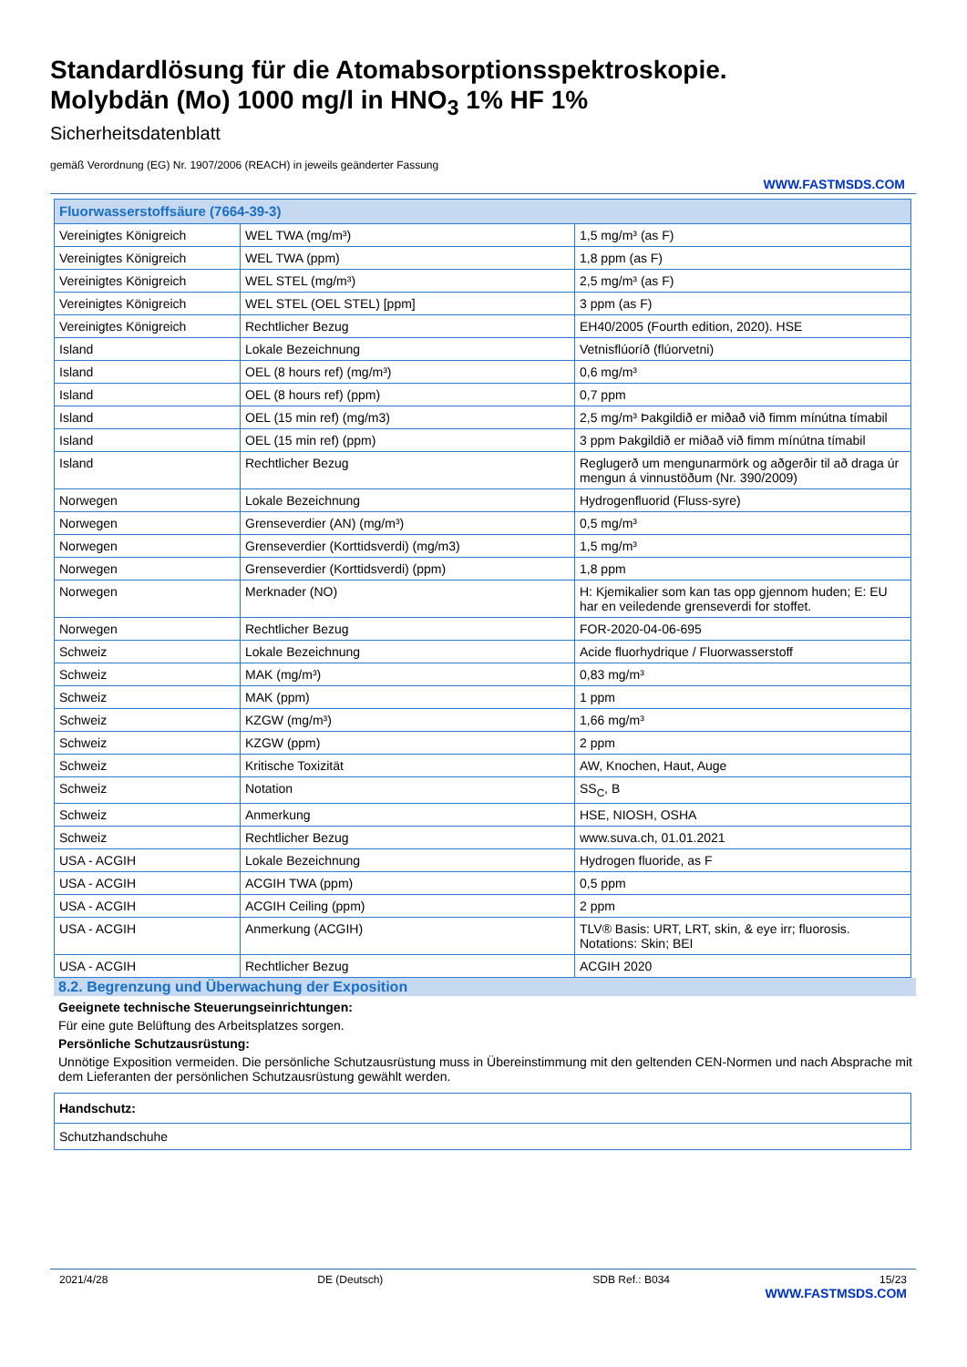Standardlösung für die Atomabsorptionsspektroskopie.
Molybdän (Mo) 1000 mg/l in HNO<sub>3</sub> 1% HF 1%
Sicherheitsdatenblatt
gemäß Verordnung (EG) Nr. 1907/2006 (REACH) in jeweils geänderter Fassung
WWW.FASTMSDS.COM
| Fluorwasserstoffsäure (7664-39-3) | | |
| Vereinigtes Königreich | WEL TWA (mg/m³) | 1,5 mg/m³ (as F) |
| Vereinigtes Königreich | WEL TWA (ppm) | 1,8 ppm (as F) |
| Vereinigtes Königreich | WEL STEL (mg/m³) | 2,5 mg/m³ (as F) |
| Vereinigtes Königreich | WEL STEL (OEL STEL) [ppm] | 3 ppm (as F) |
| Vereinigtes Königreich | Rechtlicher Bezug | EH40/2005 (Fourth edition, 2020). HSE |
| Island | Lokale Bezeichnung | Vetnisflúoríð (flúorvetni) |
| Island | OEL (8 hours ref) (mg/m³) | 0,6 mg/m³ |
| Island | OEL (8 hours ref) (ppm) | 0,7 ppm |
| Island | OEL (15 min ref) (mg/m3) | 2,5 mg/m³ Þakgildið er miðað við fimm mínútna tímabil |
| Island | OEL (15 min ref) (ppm) | 3 ppm Þakgildið er miðað við fimm mínútna tímabil |
| Island | Rechtlicher Bezug | Reglugerð um mengunarmörk og aðgerðir til að draga úr mengun á vinnustöðum (Nr. 390/2009) |
| Norwegen | Lokale Bezeichnung | Hydrogenfluorid (Fluss-syre) |
| Norwegen | Grenseverdier (AN) (mg/m³) | 0,5 mg/m³ |
| Norwegen | Grenseverdier (Korttidsverdi) (mg/m3) | 1,5 mg/m³ |
| Norwegen | Grenseverdier (Korttidsverdi) (ppm) | 1,8 ppm |
| Norwegen | Merknader (NO) | H: Kjemikalier som kan tas opp gjennom huden; E: EU har en veiledende grenseverdi for stoffet. |
| Norwegen | Rechtlicher Bezug | FOR-2020-04-06-695 |
| Schweiz | Lokale Bezeichnung | Acide fluorhydrique / Fluorwasserstoff |
| Schweiz | MAK (mg/m³) | 0,83 mg/m³ |
| Schweiz | MAK (ppm) | 1 ppm |
| Schweiz | KZGW (mg/m³) | 1,66 mg/m³ |
| Schweiz | KZGW (ppm) | 2 ppm |
| Schweiz | Kritische Toxizität | AW, Knochen, Haut, Auge |
| Schweiz | Notation | SS<sub>C</sub>, B |
| Schweiz | Anmerkung | HSE, NIOSH, OSHA |
| Schweiz | Rechtlicher Bezug | www.suva.ch, 01.01.2021 |
| USA - ACGIH | Lokale Bezeichnung | Hydrogen fluoride, as F |
| USA - ACGIH | ACGIH TWA (ppm) | 0,5 ppm |
| USA - ACGIH | ACGIH Ceiling (ppm) | 2 ppm |
| USA - ACGIH | Anmerkung (ACGIH) | TLV® Basis: URT, LRT, skin, & eye irr; fluorosis. Notations: Skin; BEI |
| USA - ACGIH | Rechtlicher Bezug | ACGIH 2020 |
8.2. Begrenzung und Überwachung der Exposition
Geeignete technische Steuerungseinrichtungen:
Für eine gute Belüftung des Arbeitsplatzes sorgen.
Persönliche Schutzausrüstung:
Unnötige Exposition vermeiden. Die persönliche Schutzausrüstung muss in Übereinstimmung mit den geltenden CEN-Normen und nach Absprache mit dem Lieferanten der persönlichen Schutzausrüstung gewählt werden.
| Handschutz: |
| Schutzhandschuhe |
2021/4/28 DE (Deutsch) SDB Ref.: B034 15/23
WWW.FASTMSDS.COM